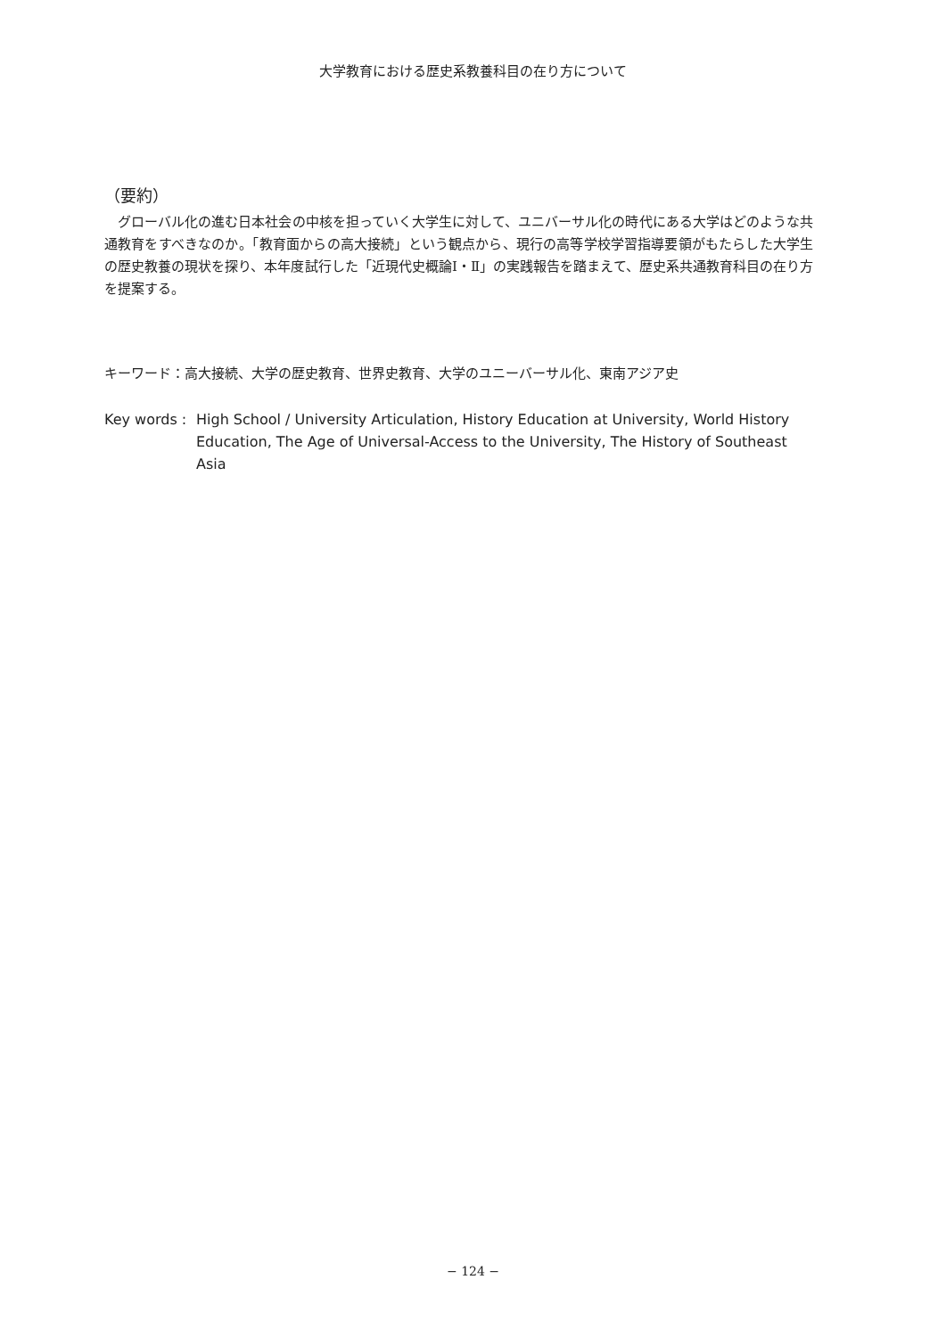大学教育における歴史系教養科目の在り方について
（要約）
グローバル化の進む日本社会の中核を担っていく大学生に対して、ユニバーサル化の時代にある大学はどのような共通教育をすべきなのか。「教育面からの高大接続」という観点から、現行の高等学校学習指導要領がもたらした大学生の歴史教養の現状を探り、本年度試行した「近現代史概論Ⅰ・Ⅱ」の実践報告を踏まえて、歴史系共通教育科目の在り方を提案する。
キーワード：高大接続、大学の歴史教育、世界史教育、大学のユニーバーサル化、東南アジア史
Key words :
High School / University Articulation, History Education at University, World History Education, The Age of Universal-Access to the University, The History of Southeast Asia
− 124 −